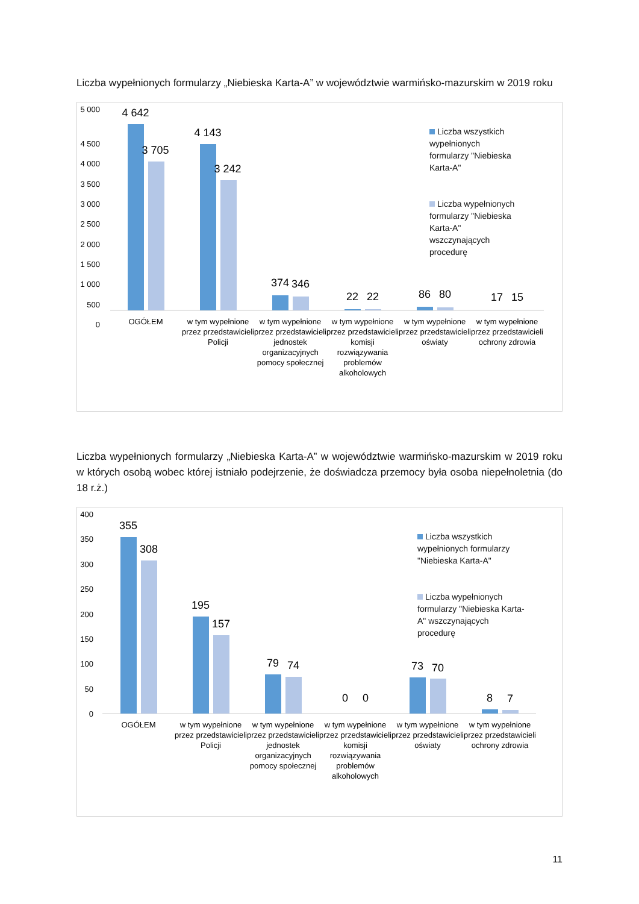Liczba wypełnionych formularzy „Niebieska Karta-A” w województwie warmińsko-mazurskim w 2019 roku
5 000
4 500
4 000
3 500
3 000
2 500
2 000
1 500
1 000
500
0
4 642
3 705
4 143
3 242
374
346
22
22
86
80
17
15
OGÓŁEM
w tym wypełnione
przez przedstawicieli
Policji
w tym wypełnione
przez przedstawicieli
jednostek
organizacyjnych
pomocy społecznej
w tym wypełnione
przez przedstawicieli
komisji
rozwiązywania
problemów
alkoholowych
w tym wypełnione
przez przedstawicieli
oświaty
w tym wypełnione
przez przedstawicieli
ochrony zdrowia
Liczba wszystkich wypełnionych formularzy "Niebieska Karta-A"
Liczba wypełnionych formularzy "Niebieska Karta-A" wszczynających procedurę
Liczba wypełnionych formularzy „Niebieska Karta-A” w województwie warmińsko-mazurskim w 2019 roku w których osobą wobec której istniało podejrzenie, że doświadcza przemocy była osoba niepełnoletnia (do 18 r.ż.)
400
350
300
250
200
150
100
50
0
355
308
195
157
79
74
0
0
73
70
8
7
OGÓŁEM
w tym wypełnione
przez przedstawicieli
Policji
w tym wypełnione
przez przedstawicieli
jednostek
organizacyjnych
pomocy społecznej
w tym wypełnione
przez przedstawicieli
komisji
rozwiązywania
problemów
alkoholowych
w tym wypełnione
przez przedstawicieli
oświaty
w tym wypełnione
przez przedstawicieli
ochrony zdrowia
Liczba wszystkich wypełnionych formularzy "Niebieska Karta-A"
Liczba wypełnionych formularzy "Niebieska Karta-A" wszczynających procedurę
11